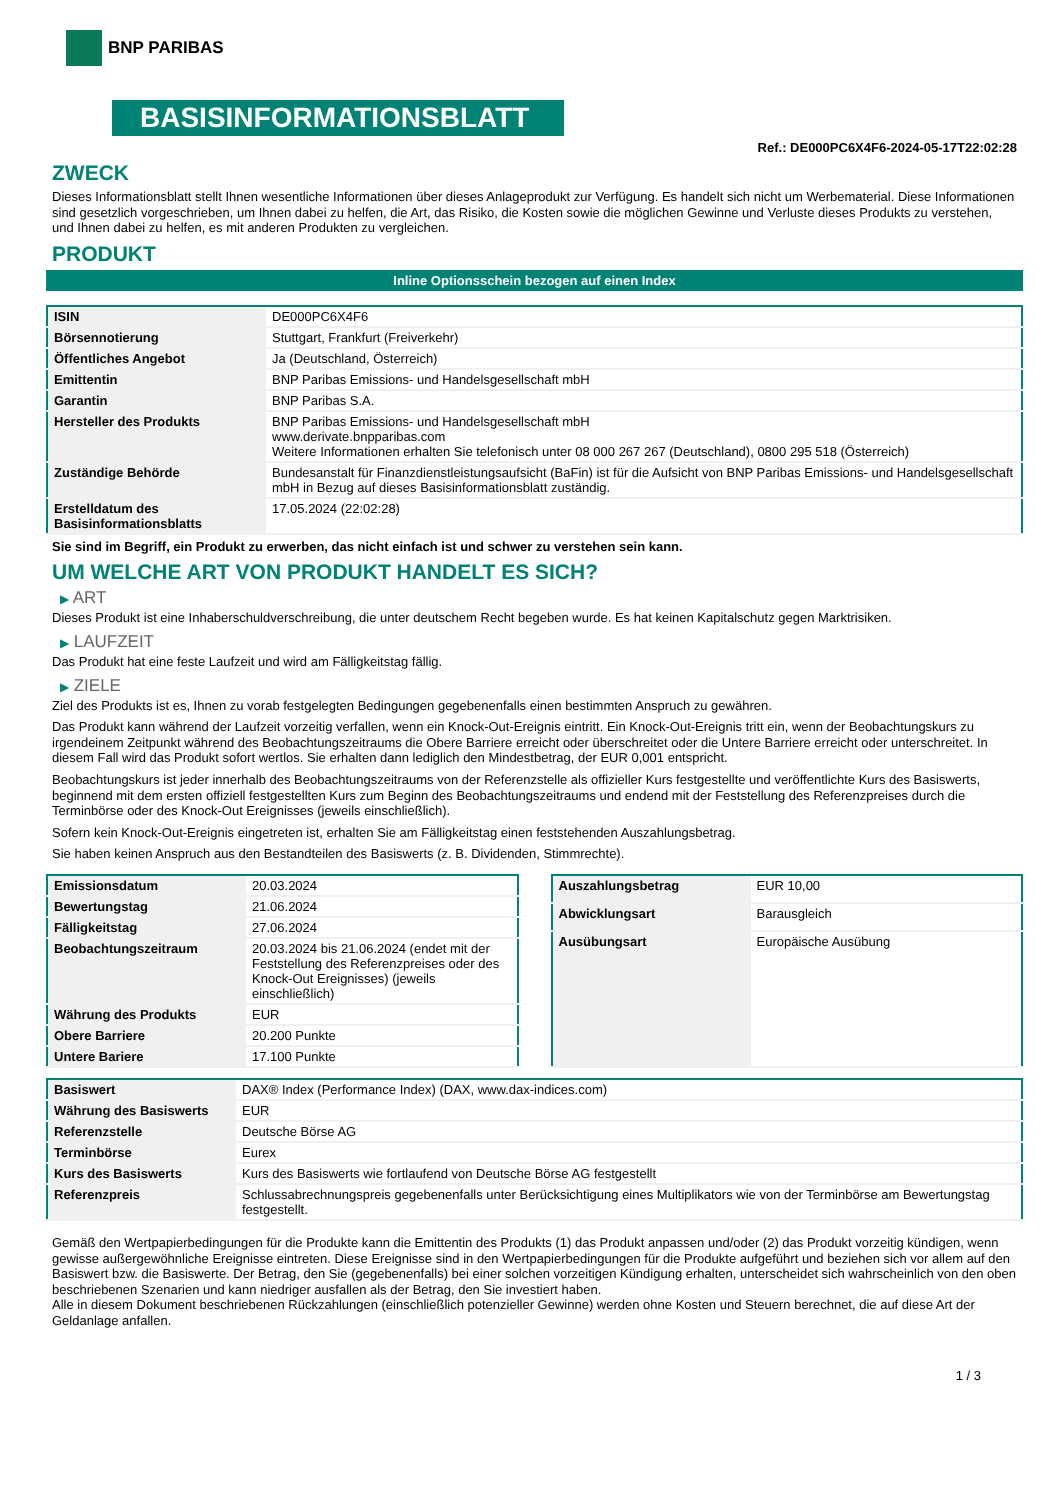BNP PARIBAS
BASISINFORMATIONSBLATT
Ref.: DE000PC6X4F6-2024-05-17T22:02:28
ZWECK
Dieses Informationsblatt stellt Ihnen wesentliche Informationen über dieses Anlageprodukt zur Verfügung. Es handelt sich nicht um Werbematerial. Diese Informationen sind gesetzlich vorgeschrieben, um Ihnen dabei zu helfen, die Art, das Risiko, die Kosten sowie die möglichen Gewinne und Verluste dieses Produkts zu verstehen, und Ihnen dabei zu helfen, es mit anderen Produkten zu vergleichen.
PRODUKT
Inline Optionsschein bezogen auf einen Index
| ISIN | DE000PC6X4F6 |
| Börsennotierung | Stuttgart, Frankfurt (Freiverkehr) |
| Öffentliches Angebot | Ja (Deutschland, Österreich) |
| Emittentin | BNP Paribas Emissions- und Handelsgesellschaft mbH |
| Garantin | BNP Paribas S.A. |
| Hersteller des Produkts | BNP Paribas Emissions- und Handelsgesellschaft mbH www.derivate.bnpparibas.com Weitere Informationen erhalten Sie telefonisch unter 08 000 267 267 (Deutschland), 0800 295 518 (Österreich) |
| Zuständige Behörde | Bundesanstalt für Finanzdienstleistungsaufsicht (BaFin) ist für die Aufsicht von BNP Paribas Emissions- und Handelsgesellschaft mbH in Bezug auf dieses Basisinformationsblatt zuständig. |
| Erstelldatum des Basisinformationsblatts | 17.05.2024 (22:02:28) |
Sie sind im Begriff, ein Produkt zu erwerben, das nicht einfach ist und schwer zu verstehen sein kann.
UM WELCHE ART VON PRODUKT HANDELT ES SICH?
▶ ART
Dieses Produkt ist eine Inhaberschuldverschreibung, die unter deutschem Recht begeben wurde. Es hat keinen Kapitalschutz gegen Marktrisiken.
▶ LAUFZEIT
Das Produkt hat eine feste Laufzeit und wird am Fälligkeitstag fällig.
▶ ZIELE
Ziel des Produkts ist es, Ihnen zu vorab festgelegten Bedingungen gegebenenfalls einen bestimmten Anspruch zu gewähren.
Das Produkt kann während der Laufzeit vorzeitig verfallen, wenn ein Knock-Out-Ereignis eintritt. Ein Knock-Out-Ereignis tritt ein, wenn der Beobachtungskurs zu irgendeinem Zeitpunkt während des Beobachtungszeitraums die Obere Barriere erreicht oder überschreitet oder die Untere Barriere erreicht oder unterschreitet. In diesem Fall wird das Produkt sofort wertlos. Sie erhalten dann lediglich den Mindestbetrag, der EUR 0,001 entspricht.
Beobachtungskurs ist jeder innerhalb des Beobachtungszeitraums von der Referenzstelle als offizieller Kurs festgestellte und veröffentlichte Kurs des Basiswerts, beginnend mit dem ersten offiziell festgestellten Kurs zum Beginn des Beobachtungszeitraums und endend mit der Feststellung des Referenzpreises durch die Terminbörse oder des Knock-Out Ereignisses (jeweils einschließlich).
Sofern kein Knock-Out-Ereignis eingetreten ist, erhalten Sie am Fälligkeitstag einen feststehenden Auszahlungsbetrag.
Sie haben keinen Anspruch aus den Bestandteilen des Basiswerts (z. B. Dividenden, Stimmrechte).
| Emissionsdatum | 20.03.2024 |
| Bewertungstag | 21.06.2024 |
| Fälligkeitstag | 27.06.2024 |
| Beobachtungszeitraum | 20.03.2024 bis 21.06.2024 (endet mit der Feststellung des Referenzpreises oder des Knock-Out Ereignisses) (jeweils einschließlich) |
| Währung des Produkts | EUR |
| Obere Barriere | 20.200 Punkte |
| Untere Bariere | 17.100 Punkte |
| Auszahlungsbetrag | EUR 10,00 |
| Abwicklungsart | Barausgleich |
| Ausübungsart | Europäische Ausübung |
| Basiswert | DAX® Index (Performance Index) (DAX, www.dax-indices.com) |
| Währung des Basiswerts | EUR |
| Referenzstelle | Deutsche Börse AG |
| Terminbörse | Eurex |
| Kurs des Basiswerts | Kurs des Basiswerts wie fortlaufend von Deutsche Börse AG festgestellt |
| Referenzpreis | Schlussabrechnungspreis gegebenenfalls unter Berücksichtigung eines Multiplikators wie von der Terminbörse am Bewertungstag festgestellt. |
Gemäß den Wertpapierbedingungen für die Produkte kann die Emittentin des Produkts (1) das Produkt anpassen und/oder (2) das Produkt vorzeitig kündigen, wenn gewisse außergewöhnliche Ereignisse eintreten. Diese Ereignisse sind in den Wertpapierbedingungen für die Produkte aufgeführt und beziehen sich vor allem auf den Basiswert bzw. die Basiswerte. Der Betrag, den Sie (gegebenenfalls) bei einer solchen vorzeitigen Kündigung erhalten, unterscheidet sich wahrscheinlich von den oben beschriebenen Szenarien und kann niedriger ausfallen als der Betrag, den Sie investiert haben.
Alle in diesem Dokument beschriebenen Rückzahlungen (einschließlich potenzieller Gewinne) werden ohne Kosten und Steuern berechnet, die auf diese Art der Geldanlage anfallen.
1 / 3